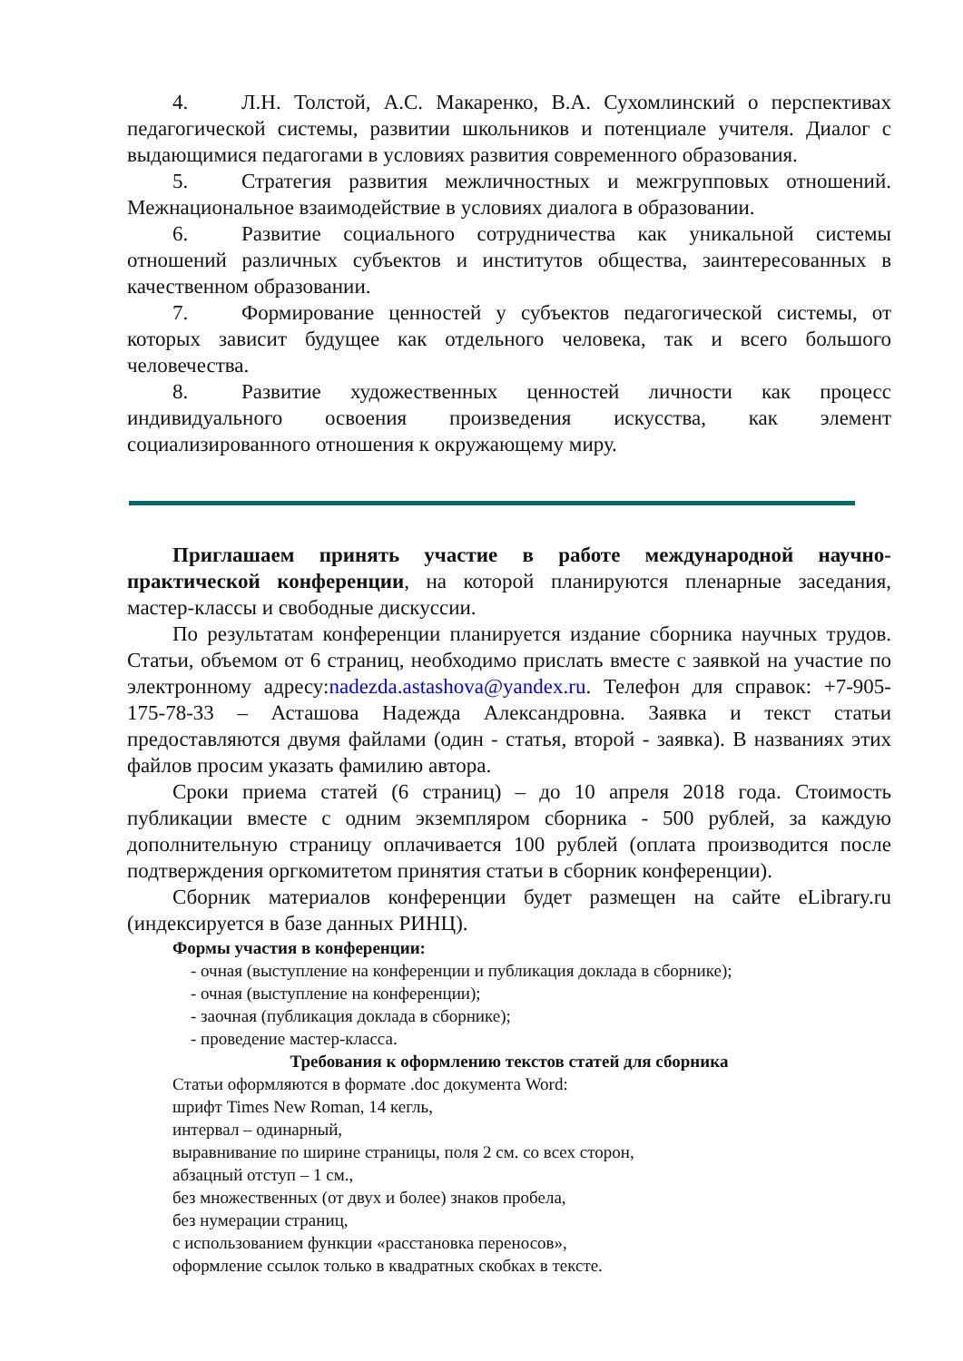4. Л.Н. Толстой, А.С. Макаренко, В.А. Сухомлинский о перспективах педагогической системы, развитии школьников и потенциале учителя. Диалог с выдающимися педагогами в условиях развития современного образования.
5. Стратегия развития межличностных и межгрупповых отношений. Межнациональное взаимодействие в условиях диалога в образовании.
6. Развитие социального сотрудничества как уникальной системы отношений различных субъектов и институтов общества, заинтересованных в качественном образовании.
7. Формирование ценностей у субъектов педагогической системы, от которых зависит будущее как отдельного человека, так и всего большого человечества.
8. Развитие художественных ценностей личности как процесс индивидуального освоения произведения искусства, как элемент социализированного отношения к окружающему миру.
Приглашаем принять участие в работе международной научно-практической конференции, на которой планируются пленарные заседания, мастер-классы и свободные дискуссии.
По результатам конференции планируется издание сборника научных трудов. Статьи, объемом от 6 страниц, необходимо прислать вместе с заявкой на участие по электронному адресу:nadezda.astashova@yandex.ru. Телефон для справок: +7-905-175-78-33 – Асташова Надежда Александровна. Заявка и текст статьи предоставляются двумя файлами (один - статья, второй - заявка). В названиях этих файлов просим указать фамилию автора.
Сроки приема статей (6 страниц) – до 10 апреля 2018 года. Стоимость публикации вместе с одним экземпляром сборника - 500 рублей, за каждую дополнительную страницу оплачивается 100 рублей (оплата производится после подтверждения оргкомитетом принятия статьи в сборник конференции).
Сборник материалов конференции будет размещен на сайте eLibrary.ru (индексируется в базе данных РИНЦ).
Формы участия в конференции:
- очная (выступление на конференции и публикация доклада в сборнике);
- очная (выступление на конференции);
- заочная (публикация доклада в сборнике);
- проведение мастер-класса.
Требования к оформлению текстов статей для сборника
Статьи оформляются в формате .doc документа Word:
шрифт Times New Roman, 14 кегль,
интервал – одинарный,
выравнивание по ширине страницы, поля 2 см. со всех сторон,
абзацный отступ – 1 см.,
без множественных (от двух и более) знаков пробела,
без нумерации страниц,
с использованием функции «расстановка переносов»,
оформление ссылок только в квадратных скобках в тексте.